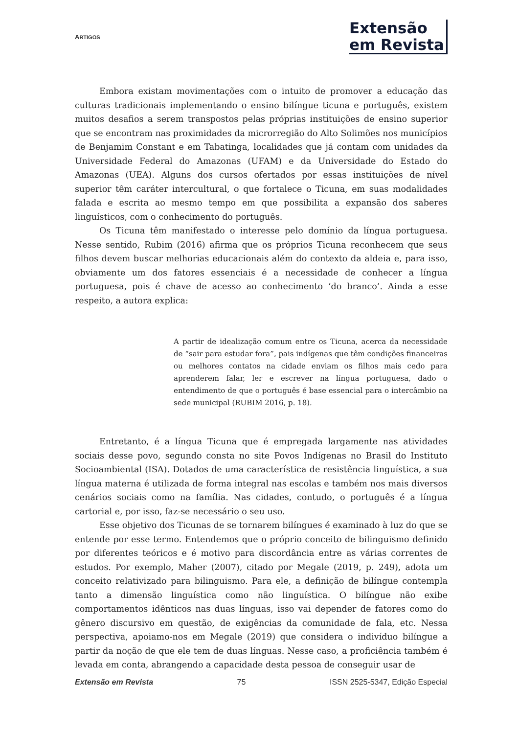ARTIGOS
Extensão
em Revista
Embora existam movimentações com o intuito de promover a educação das culturas tradicionais implementando o ensino bilíngue ticuna e português, existem muitos desafios a serem transpostos pelas próprias instituições de ensino superior que se encontram nas proximidades da microrregião do Alto Solimões nos municípios de Benjamim Constant e em Tabatinga, localidades que já contam com unidades da Universidade Federal do Amazonas (UFAM) e da Universidade do Estado do Amazonas (UEA). Alguns dos cursos ofertados por essas instituições de nível superior têm caráter intercultural, o que fortalece o Ticuna, em suas modalidades falada e escrita ao mesmo tempo em que possibilita a expansão dos saberes linguísticos, com o conhecimento do português.
Os Ticuna têm manifestado o interesse pelo domínio da língua portuguesa. Nesse sentido, Rubim (2016) afirma que os próprios Ticuna reconhecem que seus filhos devem buscar melhorias educacionais além do contexto da aldeia e, para isso, obviamente um dos fatores essenciais é a necessidade de conhecer a língua portuguesa, pois é chave de acesso ao conhecimento ‘do branco’. Ainda a esse respeito, a autora explica:
A partir de idealização comum entre os Ticuna, acerca da necessidade de “sair para estudar fora”, pais indígenas que têm condições financeiras ou melhores contatos na cidade enviam os filhos mais cedo para aprenderem falar, ler e escrever na língua portuguesa, dado o entendimento de que o português é base essencial para o intercâmbio na sede municipal (RUBIM 2016, p. 18).
Entretanto, é a língua Ticuna que é empregada largamente nas atividades sociais desse povo, segundo consta no site Povos Indígenas no Brasil do Instituto Socioambiental (ISA). Dotados de uma característica de resistência linguística, a sua língua materna é utilizada de forma integral nas escolas e também nos mais diversos cenários sociais como na família. Nas cidades, contudo, o português é a língua cartorial e, por isso, faz-se necessário o seu uso.
Esse objetivo dos Ticunas de se tornarem bilíngues é examinado à luz do que se entende por esse termo. Entendemos que o próprio conceito de bilinguismo definido por diferentes teóricos e é motivo para discordância entre as várias correntes de estudos. Por exemplo, Maher (2007), citado por Megale (2019, p. 249), adota um conceito relativizado para bilinguismo. Para ele, a definição de bilíngue contempla tanto a dimensão linguística como não linguística. O bilíngue não exibe comportamentos idênticos nas duas línguas, isso vai depender de fatores como do gênero discursivo em questão, de exigências da comunidade de fala, etc. Nessa perspectiva, apoiamo-nos em Megale (2019) que considera o indivíduo bilíngue a partir da noção de que ele tem de duas línguas. Nesse caso, a proficiência também é levada em conta, abrangendo a capacidade desta pessoa de conseguir usar de
Extensão em Revista 75 ISSN 2525-5347, Edição Especial